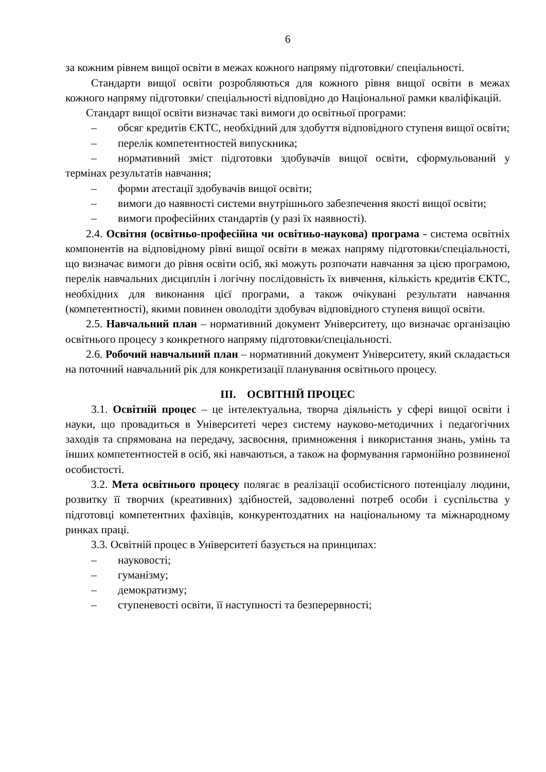6
за кожним рівнем вищої освіти в межах кожного напряму підготовки/ спеціальності.
Стандарти вищої освіти розробляються для кожного рівня вищої освіти в межах кожного напряму підготовки/ спеціальності відповідно до Національної рамки кваліфікацій.
Стандарт вищої освіти визначає такі вимоги до освітньої програми:
– обсяг кредитів ЄКТС, необхідний для здобуття відповідного ступеня вищої освіти;
– перелік компетентностей випускника;
– нормативний зміст підготовки здобувачів вищої освіти, сформульований у термінах результатів навчання;
– форми атестації здобувачів вищої освіти;
– вимоги до наявності системи внутрішнього забезпечення якості вищої освіти;
– вимоги професійних стандартів (у разі їх наявності).
2.4. Освітня (освітньо-професійна чи освітньо-наукова) програма - система освітніх компонентів на відповідному рівні вищої освіти в межах напряму підготовки/спеціальності, що визначає вимоги до рівня освіти осіб, які можуть розпочати навчання за цією програмою, перелік навчальних дисциплін і логічну послідовність їх вивчення, кількість кредитів ЄКТС, необхідних для виконання цієї програми, а також очікувані результати навчання (компетентності), якими повинен оволодіти здобувач відповідного ступеня вищої освіти.
2.5. Навчальний план – нормативний документ Університету, що визначає організацію освітнього процесу з конкретного напряму підготовки/спеціальності.
2.6. Робочий навчальний план – нормативний документ Університету, який складається на поточний навчальний рік для конкретизації планування освітнього процесу.
III. ОСВІТНІЙ ПРОЦЕС
3.1. Освітній процес – це інтелектуальна, творча діяльність у сфері вищої освіти і науки, що провадиться в Університеті через систему науково-методичних і педагогічних заходів та спрямована на передачу, засвоєння, примноження і використання знань, умінь та інших компетентностей в осіб, які навчаються, а також на формування гармонійно розвиненої особистості.
3.2. Мета освітнього процесу полягає в реалізації особистісного потенціалу людини, розвитку її творчих (креативних) здібностей, задоволенні потреб особи і суспільства у підготовці компетентних фахівців, конкурентоздатних на національному та міжнародному ринках праці.
3.3. Освітній процес в Університеті базується на принципах:
– науковості;
– гуманізму;
– демократизму;
– ступеневості освіти, її наступності та безперервності;